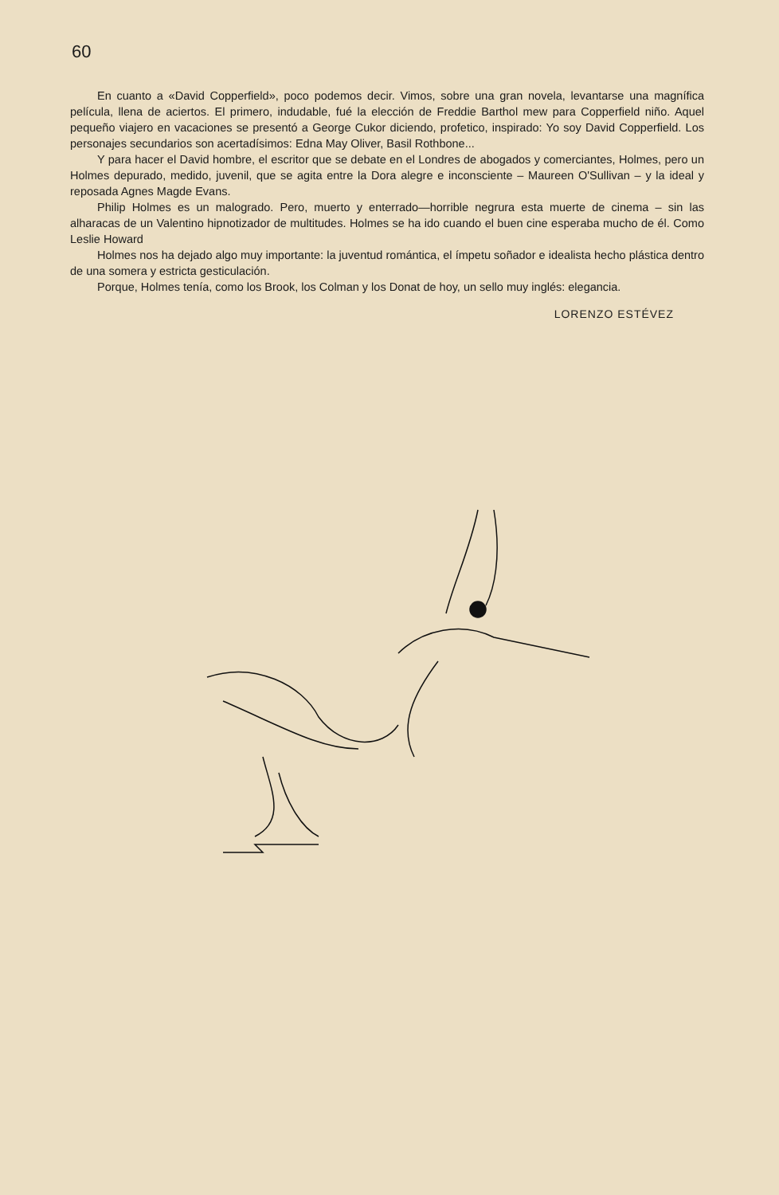60
En cuanto a «David Copperfield», poco podemos decir. Vimos, sobre una gran novela, levantarse una magnífica película, llena de aciertos. El primero, indudable, fué la elección de Freddie Barthol mew para Copperfield niño. Aquel pequeño viajero en vacaciones se presentó a George Cukor diciendo, profetico, inspirado: Yo soy David Copperfield. Los personajes secundarios son acertadísimos: Edna May Oliver, Basil Rothbone...
Y para hacer el David hombre, el escritor que se debate en el Londres de abogados y comerciantes, Holmes, pero un Holmes depurado, medido, juvenil, que se agita entre la Dora alegre e inconsciente – Maureen O'Sullivan – y la ideal y reposada Agnes Magde Evans.
Philip Holmes es un malogrado. Pero, muerto y enterrado—horrible negrura esta muerte de cinema – sin las alharacas de un Valentino hipnotizador de multitudes. Holmes se ha ido cuando el buen cine esperaba mucho de él. Como Leslie Howard
Holmes nos ha dejado algo muy importante: la juventud romántica, el ímpetu soñador e idealista hecho plástica dentro de una somera y estricta gesticulación.
Porque, Holmes tenía, como los Brook, los Colman y los Donat de hoy, un sello muy inglés: elegancia.
LORENZO ESTÉVEZ